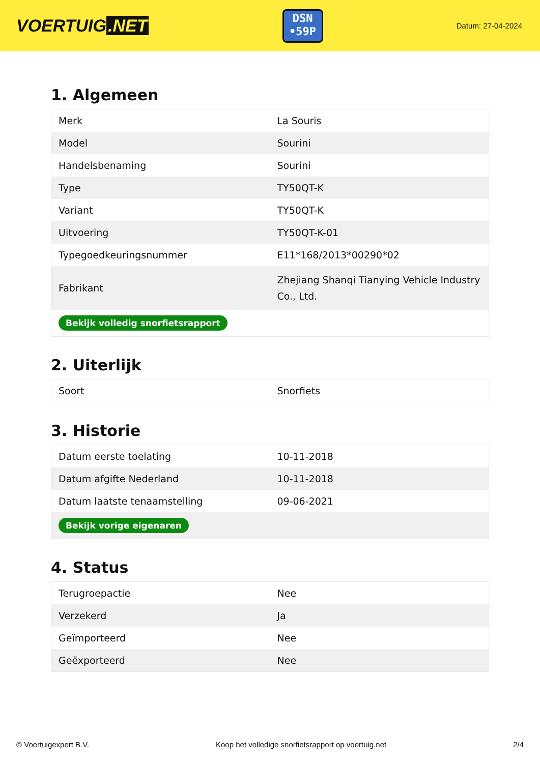VOERTUIG.NET
DSN
•59P
Datum: 27-04-2024
1. Algemeen
| Merk | La Souris |
| Model | Sourini |
| Handelsbenaming | Sourini |
| Type | TY50QT-K |
| Variant | TY50QT-K |
| Uitvoering | TY50QT-K-01 |
| Typegoedkeuringsnummer | E11*168/2013*00290*02 |
| Fabrikant | Zhejiang Shanqi Tianying Vehicle Industry Co., Ltd. |
| Bekijk volledig snorfietsrapport | |
2. Uiterlijk
| Soort | Snorfiets |
3. Historie
| Datum eerste toelating | 10-11-2018 |
| Datum afgifte Nederland | 10-11-2018 |
| Datum laatste tenaamstelling | 09-06-2021 |
| Bekijk vorige eigenaren | |
4. Status
| Terugroepactie | Nee |
| Verzekerd | Ja |
| Geïmporteerd | Nee |
| Geëxporteerd | Nee |
© Voertuigexpert B.V. Koop het volledige snorfietsrapport op voertuig.net 2/4